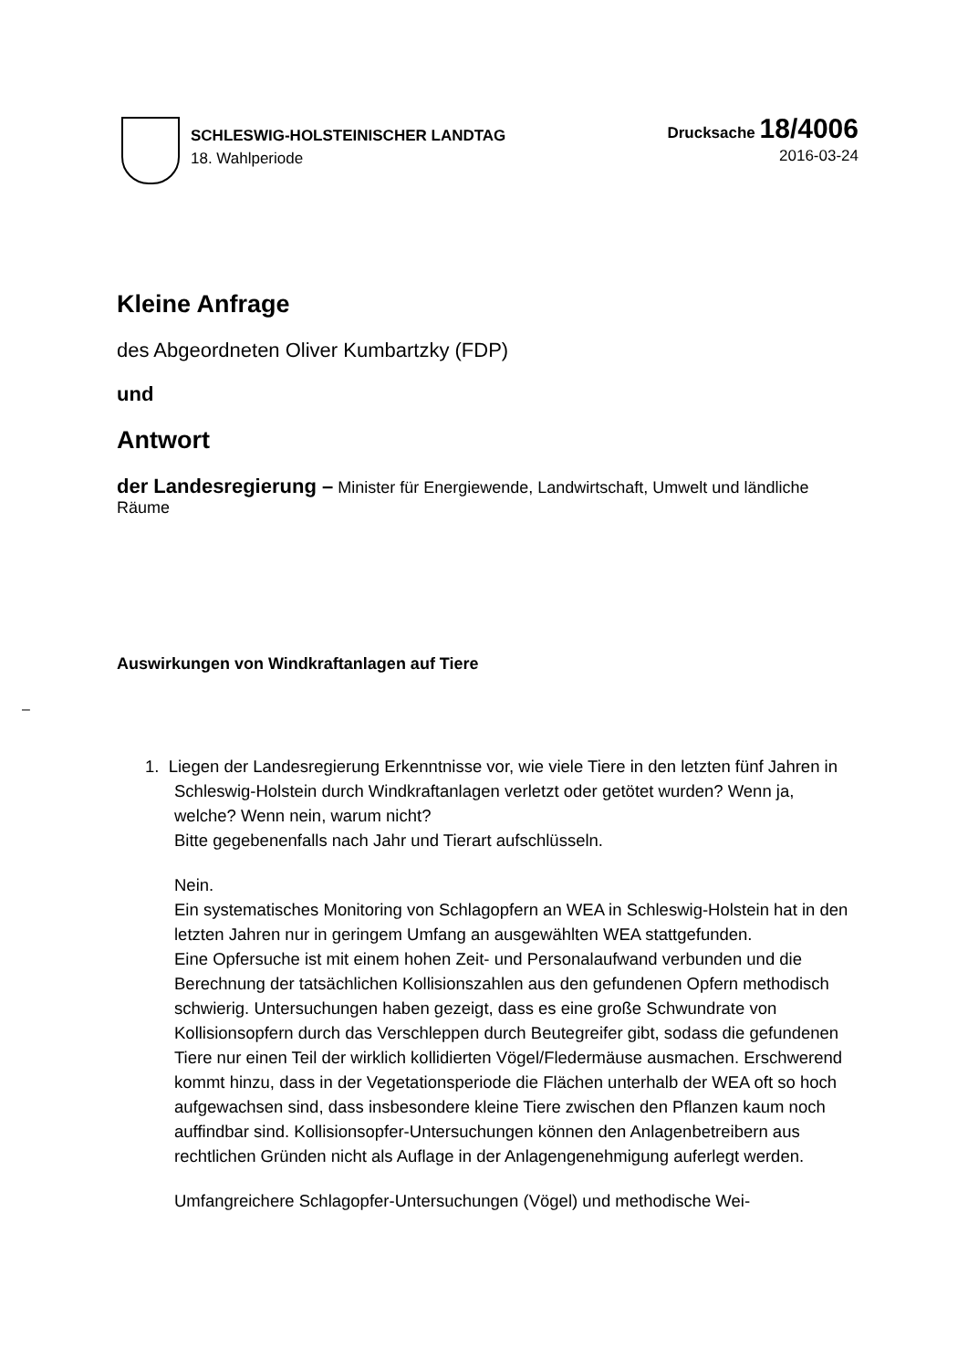SCHLESWIG-HOLSTEINISCHER LANDTAG
18. Wahlperiode
Drucksache 18/4006
2016-03-24
Kleine Anfrage
des Abgeordneten Oliver Kumbartzky (FDP)
und
Antwort
der Landesregierung – Minister für Energiewende, Landwirtschaft, Umwelt und ländliche Räume
Auswirkungen von Windkraftanlagen auf Tiere
–
1. Liegen der Landesregierung Erkenntnisse vor, wie viele Tiere in den letzten fünf Jahren in Schleswig-Holstein durch Windkraftanlagen verletzt oder getötet wurden? Wenn ja, welche? Wenn nein, warum nicht?
Bitte gegebenenfalls nach Jahr und Tierart aufschlüsseln.
Nein.
Ein systematisches Monitoring von Schlagopfern an WEA in Schleswig-Holstein hat in den letzten Jahren nur in geringem Umfang an ausgewählten WEA stattgefunden.
Eine Opfersuche ist mit einem hohen Zeit- und Personalaufwand verbunden und die Berechnung der tatsächlichen Kollisionszahlen aus den gefundenen Opfern methodisch schwierig. Untersuchungen haben gezeigt, dass es eine große Schwundrate von Kollisionsopfern durch das Verschleppen durch Beutegreifer gibt, sodass die gefundenen Tiere nur einen Teil der wirklich kollidierten Vögel/Fledermäuse ausmachen. Erschwerend kommt hinzu, dass in der Vegetationsperiode die Flächen unterhalb der WEA oft so hoch aufgewachsen sind, dass insbesondere kleine Tiere zwischen den Pflanzen kaum noch auffindbar sind. Kollisionsopfer-Untersuchungen können den Anlagenbetreibern aus rechtlichen Gründen nicht als Auflage in der Anlagengenehmigung auferlegt werden.
Umfangreichere Schlagopfer-Untersuchungen (Vögel) und methodische Wei-